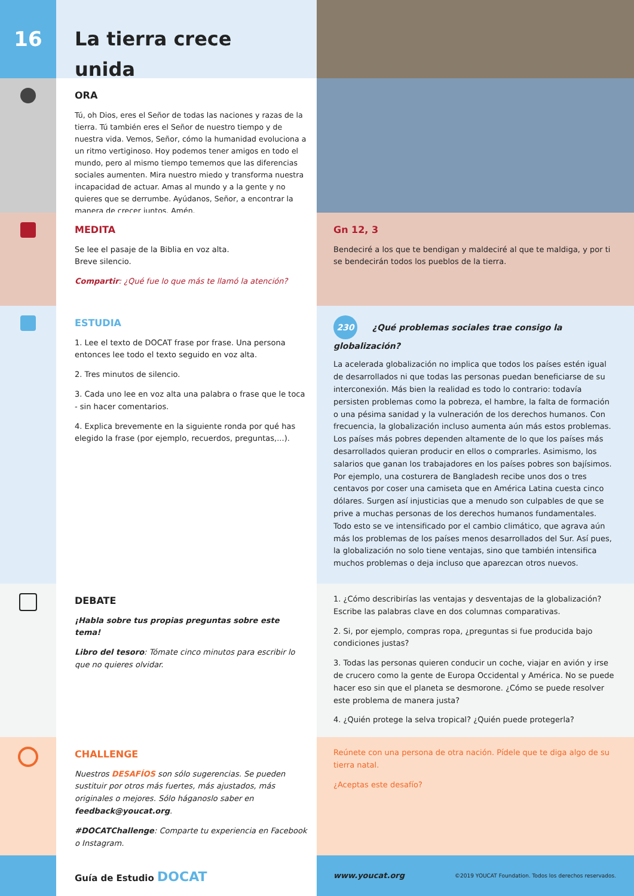16 La tierra crece unida
ORA
Tú, oh Dios, eres el Señor de todas las naciones y razas de la tierra. Tú también eres el Señor de nuestro tiempo y de nuestra vida. Vemos, Señor, cómo la humanidad evoluciona a un ritmo vertiginoso. Hoy podemos tener amigos en todo el mundo, pero al mismo tiempo tememos que las diferencias sociales aumenten. Mira nuestro miedo y transforma nuestra incapacidad de actuar. Amas al mundo y a la gente y no quieres que se derrumbe. Ayúdanos, Señor, a encontrar la manera de crecer juntos. Amén.
MEDITA
Se lee el pasaje de la Biblia en voz alta.
Breve silencio.
Compartir: ¿Qué fue lo que más te llamó la atención?
Gn 12, 3
Bendeciré a los que te bendigan y maldeciré al que te maldiga, y por ti se bendecirán todos los pueblos de la tierra.
ESTUDIA
1. Lee el texto de DOCAT frase por frase. Una persona entonces lee todo el texto seguido en voz alta.
2. Tres minutos de silencio.
3. Cada uno lee en voz alta una palabra o frase que le toca - sin hacer comentarios.
4. Explica brevemente en la siguiente ronda por qué has elegido la frase (por ejemplo, recuerdos, preguntas,...).
230 ¿Qué problemas sociales trae consigo la globalización?
La acelerada globalización no implica que todos los países estén igual de desarrollados ni que todas las personas puedan beneficiarse de su interconexión. Más bien la realidad es todo lo contrario: todavía persisten problemas como la pobreza, el hambre, la falta de formación o una pésima sanidad y la vulneración de los derechos humanos. Con frecuencia, la globalización incluso aumenta aún más estos problemas. Los países más pobres dependen altamente de lo que los países más desarrollados quieran producir en ellos o comprarles. Asimismo, los salarios que ganan los trabajadores en los países pobres son bajísimos. Por ejemplo, una costurera de Bangladesh recibe unos dos o tres centavos por coser una camiseta que en América Latina cuesta cinco dólares. Surgen así injusticias que a menudo son culpables de que se prive a muchas personas de los derechos humanos fundamentales. Todo esto se ve intensificado por el cambio climático, que agrava aún más los problemas de los países menos desarrollados del Sur. Así pues, la globalización no solo tiene ventajas, sino que también intensifica muchos problemas o deja incluso que aparezcan otros nuevos.
DEBATE
¡Habla sobre tus propias preguntas sobre este tema!
Libro del tesoro: Tómate cinco minutos para escribir lo que no quieres olvidar.
1. ¿Cómo describirías las ventajas y desventajas de la globalización? Escribe las palabras clave en dos columnas comparativas.
2. Si, por ejemplo, compras ropa, ¿preguntas si fue producida bajo condiciones justas?
3. Todas las personas quieren conducir un coche, viajar en avión y irse de crucero como la gente de Europa Occidental y América. No se puede hacer eso sin que el planeta se desmorone. ¿Cómo se puede resolver este problema de manera justa?
4. ¿Quién protege la selva tropical? ¿Quién puede protegerla?
CHALLENGE
Nuestros DESAFÍOS son sólo sugerencias. Se pueden sustituir por otros más fuertes, más ajustados, más originales o mejores. Sólo háganoslo saber en feedback@youcat.org.
#DOCATChallenge: Comparte tu experiencia en Facebook o Instagram.
Reúnete con una persona de otra nación. Pídele que te diga algo de su tierra natal.
¿Aceptas este desafío?
Guía de Estudio DOCAT
www.youcat.org ©2019 YOUCAT Foundation. Todos los derechos reservados.